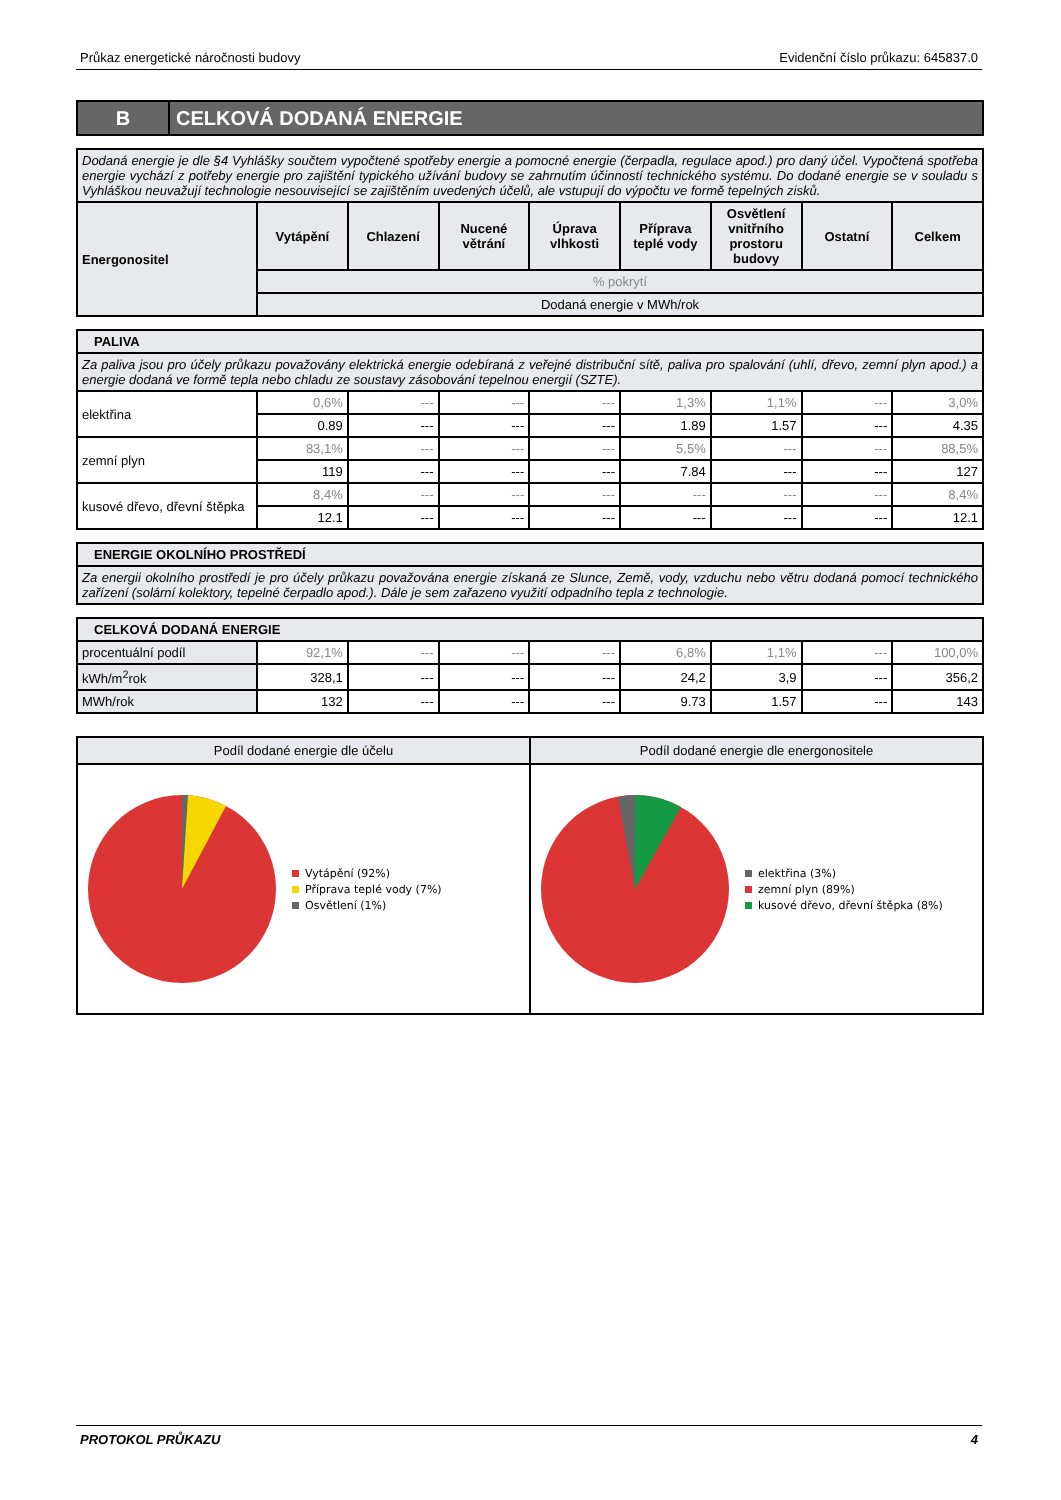Průkaz energetické náročnosti budovy Evidenční číslo průkazu: 645837.0
B CELKOVÁ DODANÁ ENERGIE
| Dodaná energie je dle §4 Vyhlášky součtem vypočtené spotřeby energie a pomocné energie (čerpadla, regulace apod.) pro daný účel. Vypočtená spotřeba energie vychází z potřeby energie pro zajištění typického užívání budovy se zahrnutím účinností technického systému. Do dodané energie se v souladu s Vyhláškou neuvažují technologie nesouvisející se zajištěním uvedených účelů, ale vstupují do výpočtu ve formě tepelných zisků. | | | | | | | | |
| Energonositel | Vytápění | Chlazení | Nucené větrání | Úprava vlhkosti | Příprava teplé vody | Osvětlení vnitřního prostoru budovy | Ostatní | Celkem |
| | % pokrytí | | | | | | | |
| | Dodaná energie v MWh/rok | | | | | | | |
| PALIVA | | | | | | | | |
| Za paliva jsou pro účely průkazu považovány elektrická energie odebíraná z veřejné distribuční sítě, paliva pro spalování (uhlí, dřevo, zemní plyn apod.) a energie dodaná ve formě tepla nebo chladu ze soustavy zásobování tepelnou energií (SZTE). | | | | | | | | |
| elektřina | 0,6% | --- | --- | --- | 1,3% | 1,1% | --- | 3,0% |
| | 0.89 | --- | --- | --- | 1.89 | 1.57 | --- | 4.35 |
| zemní plyn | 83,1% | --- | --- | --- | 5,5% | --- | --- | 88,5% |
| | 119 | --- | --- | --- | 7.84 | --- | --- | 127 |
| kusové dřevo, dřevní štěpka | 8,4% | --- | --- | --- | --- | --- | --- | 8,4% |
| | 12.1 | --- | --- | --- | --- | --- | --- | 12.1 |
| ENERGIE OKOLNÍHO PROSTŘEDÍ |
| Za energii okolního prostředí je pro účely průkazu považována energie získaná ze Slunce, Země, vody, vzduchu nebo větru dodaná pomocí technického zařízení (solární kolektory, tepelné čerpadlo apod.). Dále je sem zařazeno využití odpadního tepla z technologie. |
| CELKOVÁ DODANÁ ENERGIE | | | | | | | | |
| procentuální podíl | 92,1% | --- | --- | --- | 6,8% | 1,1% | --- | 100,0% |
| kWh/m<sup>2</sup>rok | 328,1 | --- | --- | --- | 24,2 | 3,9 | --- | 356,2 |
| MWh/rok | 132 | --- | --- | --- | 9.73 | 1.57 | --- | 143 |
Podíl dodané energie dle účelu
Vytápění (92%)
Příprava teplé vody (7%)
Osvětlení (1%)
Podíl dodané energie dle energonositele
elektřina (3%)
zemní plyn (89%)
kusové dřevo, dřevní štěpka (8%)
PROTOKOL PRŮKAZU 4